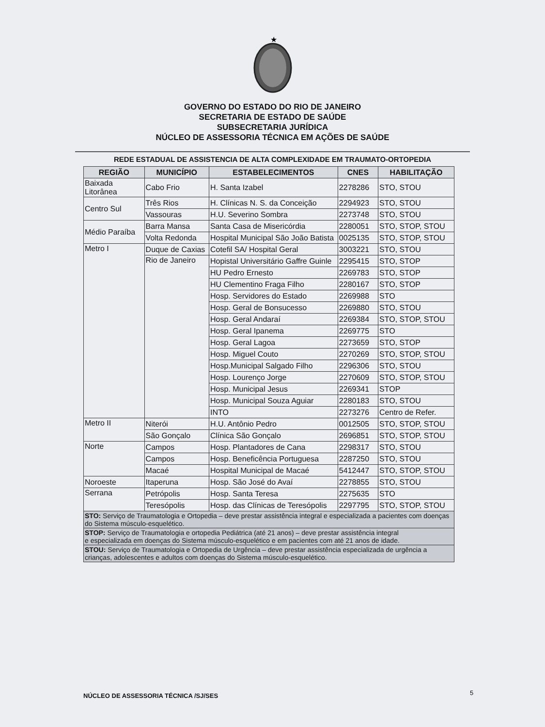★
GOVERNO DO ESTADO DO RIO DE JANEIRO
SECRETARIA DE ESTADO DE SAÚDE
SUBSECRETARIA JURÍDICA
NÚCLEO DE ASSESSORIA TÉCNICA EM AÇÕES DE SAÚDE
REDE ESTADUAL DE ASSISTENCIA DE ALTA COMPLEXIDADE EM TRAUMATO-ORTOPEDIA
| REGIÃO | MUNICÍPIO | ESTABELECIMENTOS | CNES | HABILITAÇÃO |
| --- | --- | --- | --- | --- |
| Baixada Litorânea | Cabo Frio | H. Santa Izabel | 2278286 | STO, STOU |
| Centro Sul | Três Rios | H. Clínicas N. S. da Conceição | 2294923 | STO, STOU |
| | Vassouras | H.U. Severino Sombra | 2273748 | STO, STOU |
| Médio Paraíba | Barra Mansa | Santa Casa de Misericórdia | 2280051 | STO, STOP, STOU |
| | Volta Redonda | Hospital Municipal São João Batista | 0025135 | STO, STOP, STOU |
| Metro I | Duque de Caxias | Cotefil SA/ Hospital Geral | 3003221 | STO, STOU |
| | Rio de Janeiro | Hopistal Universitário Gaffre Guinle | 2295415 | STO, STOP |
| | | HU Pedro Ernesto | 2269783 | STO, STOP |
| | | HU Clementino Fraga Filho | 2280167 | STO, STOP |
| | | Hosp. Servidores do Estado | 2269988 | STO |
| | | Hosp. Geral de Bonsucesso | 2269880 | STO, STOU |
| | | Hosp. Geral Andaraí | 2269384 | STO, STOP, STOU |
| | | Hosp. Geral Ipanema | 2269775 | STO |
| | | Hosp. Geral Lagoa | 2273659 | STO, STOP |
| | | Hosp. Miguel Couto | 2270269 | STO, STOP, STOU |
| | | Hosp.Municipal Salgado Filho | 2296306 | STO, STOU |
| | | Hosp. Lourenço Jorge | 2270609 | STO, STOP, STOU |
| | | Hosp. Municipal Jesus | 2269341 | STOP |
| | | Hosp. Municipal Souza Aguiar | 2280183 | STO, STOU |
| | | INTO | 2273276 | Centro de Refer. |
| Metro II | Niterói | H.U. Antônio Pedro | 0012505 | STO, STOP, STOU |
| | São Gonçalo | Clínica São Gonçalo | 2696851 | STO, STOP, STOU |
| Norte | Campos | Hosp. Plantadores de Cana | 2298317 | STO, STOU |
| | Campos | Hosp. Beneficência Portuguesa | 2287250 | STO, STOU |
| | Macaé | Hospital Municipal de Macaé | 5412447 | STO, STOP, STOU |
| Noroeste | Itaperuna | Hosp. São José do Avaí | 2278855 | STO, STOU |
| Serrana | Petrópolis | Hosp. Santa Teresa | 2275635 | STO |
| | Teresópolis | Hosp. das Clínicas de Teresópolis | 2297795 | STO, STOP, STOU |
| STO: Serviço de Traumatologia e Ortopedia – deve prestar assistência integral e especializada a pacientes com doenças do Sistema músculo-esquelético. | | | | |
| STOP: Serviço de Traumatologia e ortopedia Pediátrica (até 21 anos) – deve prestar assistência integral e especializada em doenças do Sistema músculo-esquelético e em pacientes com até 21 anos de idade. | | | | |
| STOU: Serviço de Traumatologia e Ortopedia de Urgência – deve prestar assistência especializada de urgência a crianças, adolescentes e adultos com doenças do Sistema músculo-esquelético. | | | | |
NÚCLEO DE ASSESSORIA TÉCNICA /SJ/SES
5